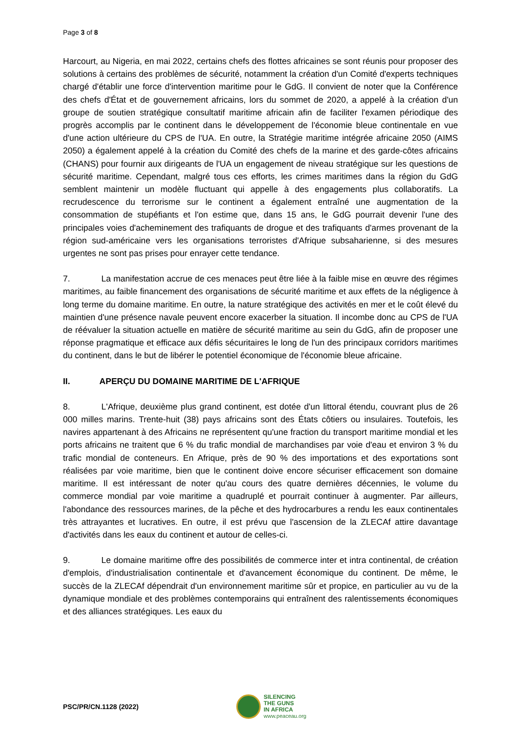Page 3 of 8
Harcourt, au Nigeria, en mai 2022, certains chefs des flottes africaines se sont réunis pour proposer des solutions à certains des problèmes de sécurité, notamment la création d'un Comité d'experts techniques chargé d'établir une force d'intervention maritime pour le GdG. Il convient de noter que la Conférence des chefs d'État et de gouvernement africains, lors du sommet de 2020, a appelé à la création d'un groupe de soutien stratégique consultatif maritime africain afin de faciliter l'examen périodique des progrès accomplis par le continent dans le développement de l'économie bleue continentale en vue d'une action ultérieure du CPS de l'UA. En outre, la Stratégie maritime intégrée africaine 2050 (AIMS 2050) a également appelé à la création du Comité des chefs de la marine et des garde-côtes africains (CHANS) pour fournir aux dirigeants de l'UA un engagement de niveau stratégique sur les questions de sécurité maritime. Cependant, malgré tous ces efforts, les crimes maritimes dans la région du GdG semblent maintenir un modèle fluctuant qui appelle à des engagements plus collaboratifs. La recrudescence du terrorisme sur le continent a également entraîné une augmentation de la consommation de stupéfiants et l'on estime que, dans 15 ans, le GdG pourrait devenir l'une des principales voies d'acheminement des trafiquants de drogue et des trafiquants d'armes provenant de la région sud-américaine vers les organisations terroristes d'Afrique subsaharienne, si des mesures urgentes ne sont pas prises pour enrayer cette tendance.
7. La manifestation accrue de ces menaces peut être liée à la faible mise en œuvre des régimes maritimes, au faible financement des organisations de sécurité maritime et aux effets de la négligence à long terme du domaine maritime. En outre, la nature stratégique des activités en mer et le coût élevé du maintien d'une présence navale peuvent encore exacerber la situation. Il incombe donc au CPS de l'UA de réévaluer la situation actuelle en matière de sécurité maritime au sein du GdG, afin de proposer une réponse pragmatique et efficace aux défis sécuritaires le long de l'un des principaux corridors maritimes du continent, dans le but de libérer le potentiel économique de l'économie bleue africaine.
II. APERÇU DU DOMAINE MARITIME DE L'AFRIQUE
8. L'Afrique, deuxième plus grand continent, est dotée d'un littoral étendu, couvrant plus de 26 000 milles marins. Trente-huit (38) pays africains sont des États côtiers ou insulaires. Toutefois, les navires appartenant à des Africains ne représentent qu'une fraction du transport maritime mondial et les ports africains ne traitent que 6 % du trafic mondial de marchandises par voie d'eau et environ 3 % du trafic mondial de conteneurs. En Afrique, près de 90 % des importations et des exportations sont réalisées par voie maritime, bien que le continent doive encore sécuriser efficacement son domaine maritime. Il est intéressant de noter qu'au cours des quatre dernières décennies, le volume du commerce mondial par voie maritime a quadruplé et pourrait continuer à augmenter. Par ailleurs, l'abondance des ressources marines, de la pêche et des hydrocarbures a rendu les eaux continentales très attrayantes et lucratives. En outre, il est prévu que l'ascension de la ZLECAf attire davantage d'activités dans les eaux du continent et autour de celles-ci.
9. Le domaine maritime offre des possibilités de commerce inter et intra continental, de création d'emplois, d'industrialisation continentale et d'avancement économique du continent. De même, le succès de la ZLECAf dépendrait d'un environnement maritime sûr et propice, en particulier au vu de la dynamique mondiale et des problèmes contemporains qui entraînent des ralentissements économiques et des alliances stratégiques. Les eaux du
PSC/PR/CN.1128 (2022)
SILENCING
THE GUNS
IN AFRICA
www.peaceau.org